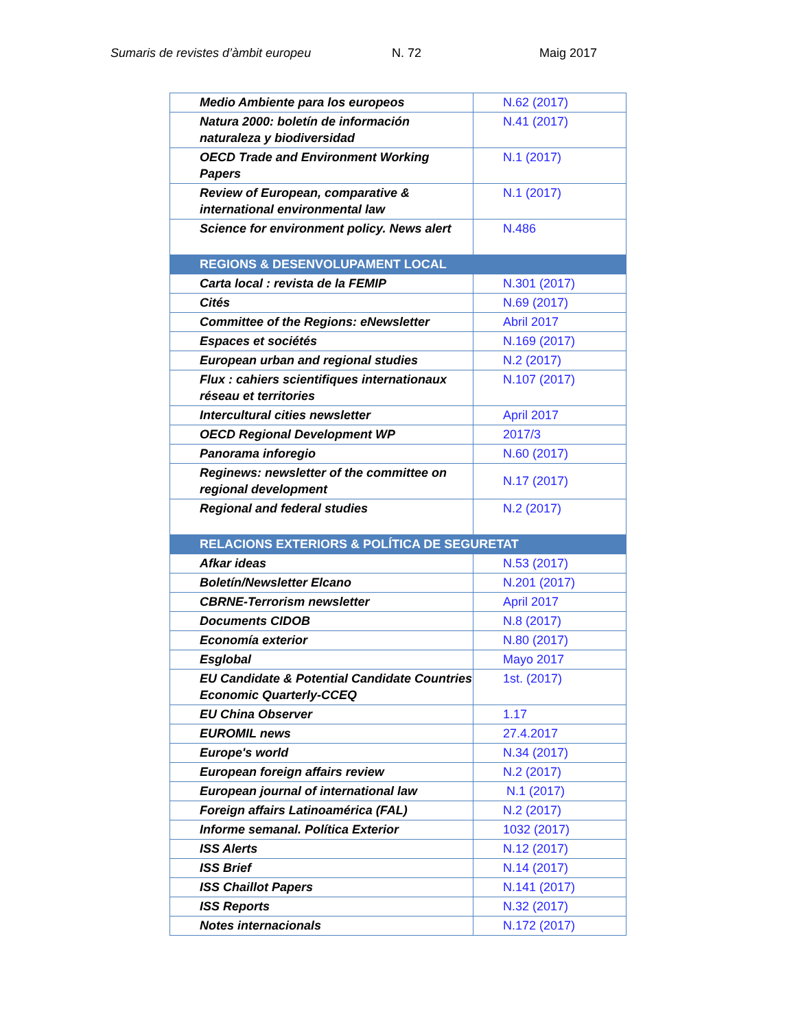Sumaris de revistes d’àmbit europeu N. 72 Maig 2017
| Medio Ambiente para los europeos | N.62 (2017) |
| Natura 2000: boletín de información naturaleza y biodiversidad | N.41 (2017) |
| OECD Trade and Environment Working Papers | N.1 (2017) |
| Review of European, comparative & international environmental law | N.1 (2017) |
| Science for environment policy. News alert | N.486 |
| REGIONS & DESENVOLUPAMENT LOCAL | |
| Carta local : revista de la FEMIP | N.301 (2017) |
| Cités | N.69 (2017) |
| Committee of the Regions: eNewsletter | Abril 2017 |
| Espaces et sociétés | N.169 (2017) |
| European urban and regional studies | N.2 (2017) |
| Flux : cahiers scientifiques internationaux réseau et territories | N.107 (2017) |
| Intercultural cities newsletter | April 2017 |
| OECD Regional Development WP | 2017/3 |
| Panorama inforegio | N.60 (2017) |
| Reginews: newsletter of the committee on regional development | N.17 (2017) |
| Regional and federal studies | N.2 (2017) |
| RELACIONS EXTERIORS & POLÍTICA DE SEGURETAT | |
| Afkar ideas | N.53 (2017) |
| Boletín/Newsletter Elcano | N.201 (2017) |
| CBRNE-Terrorism newsletter | April 2017 |
| Documents CIDOB | N.8 (2017) |
| Economía exterior | N.80 (2017) |
| Esglobal | Mayo 2017 |
| EU Candidate & Potential Candidate Countries Economic Quarterly-CCEQ | 1st. (2017) |
| EU China Observer | 1.17 |
| EUROMIL news | 27.4.2017 |
| Europe's world | N.34 (2017) |
| European foreign affairs review | N.2 (2017) |
| European journal of international law | N.1 (2017) |
| Foreign affairs Latinoamérica (FAL) | N.2 (2017) |
| Informe semanal. Política Exterior | 1032 (2017) |
| ISS Alerts | N.12 (2017) |
| ISS Brief | N.14 (2017) |
| ISS Chaillot Papers | N.141 (2017) |
| ISS Reports | N.32 (2017) |
| Notes internacionals | N.172 (2017) |